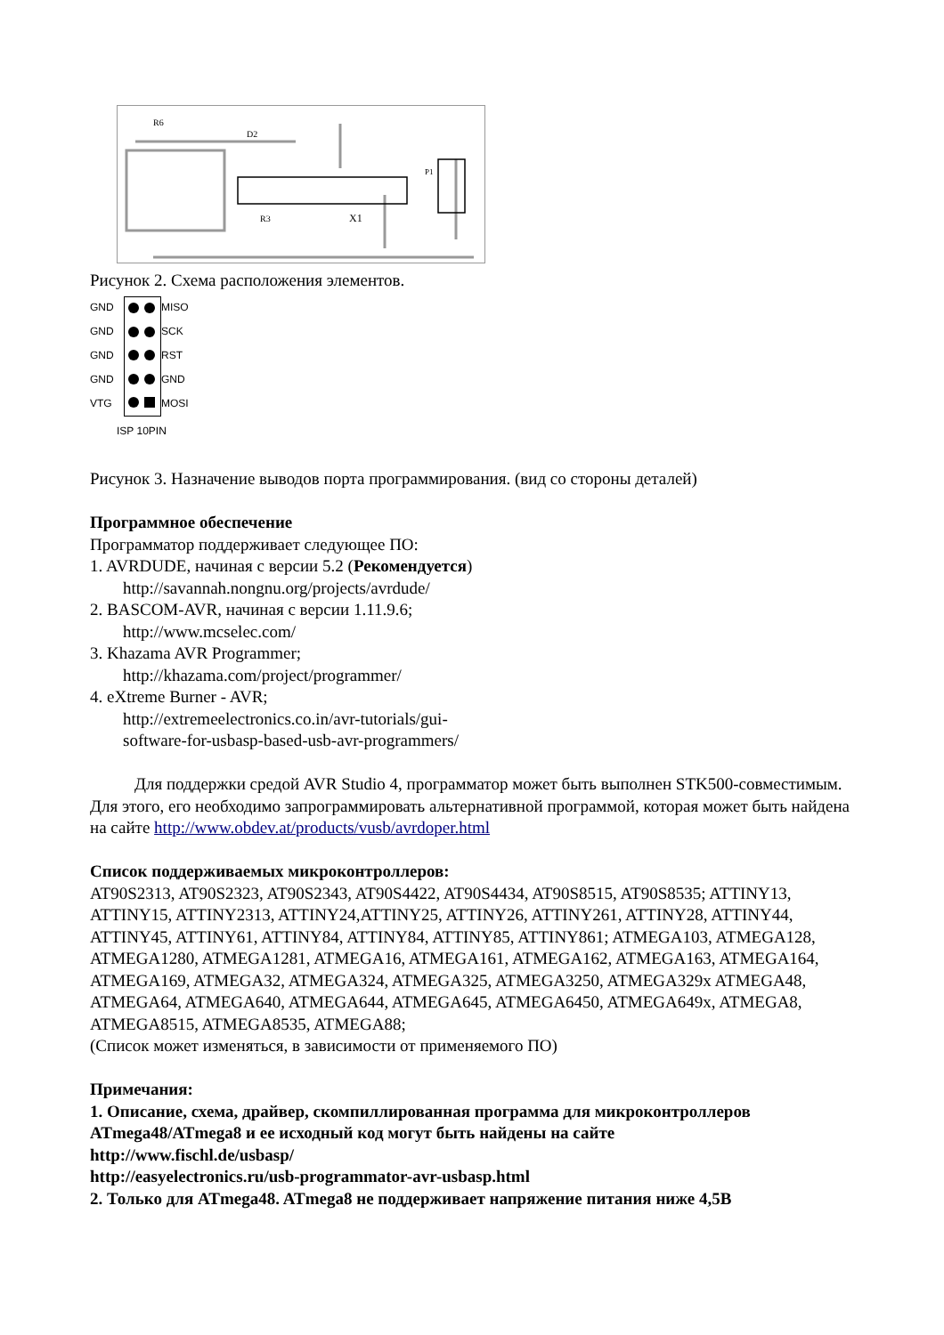R6
D2
R3
X1
P1
Рисунок 2. Схема расположения элементов.
GND
MISO GND SCK GND RST GND GND VTG MOSI
ISP 10PIN
Рисунок 3. Назначение выводов порта программирования. (вид со стороны деталей)
Программное обеспечение
Программатор поддерживает следующее ПО:
1. AVRDUDE, начиная с версии 5.2 (Рекомендуется)
http://savannah.nongnu.org/projects/avrdude/
2. BASCOM-AVR, начиная с версии 1.11.9.6;
http://www.mcselec.com/
3. Khazama AVR Programmer;
http://khazama.com/project/programmer/
4. eXtreme Burner - AVR;
http://extremeelectronics.co.in/avr-tutorials/gui-
software-for-usbasp-based-usb-avr-programmers/
Для поддержки средой AVR Studio 4, программатор может быть выполнен STK500-совместимым. Для этого, его необходимо запрограммировать альтернативной программой, которая может быть найдена на сайте http://www.obdev.at/products/vusb/avrdoper.html
Список поддерживаемых микроконтроллеров:
AT90S2313, AT90S2323, AT90S2343, AT90S4422, AT90S4434, AT90S8515, AT90S8535; ATTINY13, ATTINY15, ATTINY2313, ATTINY24,ATTINY25, ATTINY26, ATTINY261, ATTINY28, ATTINY44, ATTINY45, ATTINY61, ATTINY84, ATTINY84, ATTINY85, ATTINY861; ATMEGA103, ATMEGA128, ATMEGA1280, ATMEGA1281, ATMEGA16, ATMEGA161, ATMEGA162, ATMEGA163, ATMEGA164, ATMEGA169, ATMEGA32, ATMEGA324, ATMEGA325, ATMEGA3250, ATMEGA329x ATMEGA48, ATMEGA64, ATMEGA640, ATMEGA644, ATMEGA645, ATMEGA6450, ATMEGA649x, ATMEGA8, ATMEGA8515, ATMEGA8535, ATMEGA88;
(Список может изменяться, в зависимости от применяемого ПО)
Примечания:
1. Описание, схема, драйвер, скомпиллированная программа для микроконтроллеров ATmega48/ATmega8 и ее исходный код могут быть найдены на сайте
http://www.fischl.de/usbasp/
http://easyelectronics.ru/usb-programmator-avr-usbasp.html
2. Только для ATmega48. ATmega8 не поддерживает напряжение питания ниже 4,5В